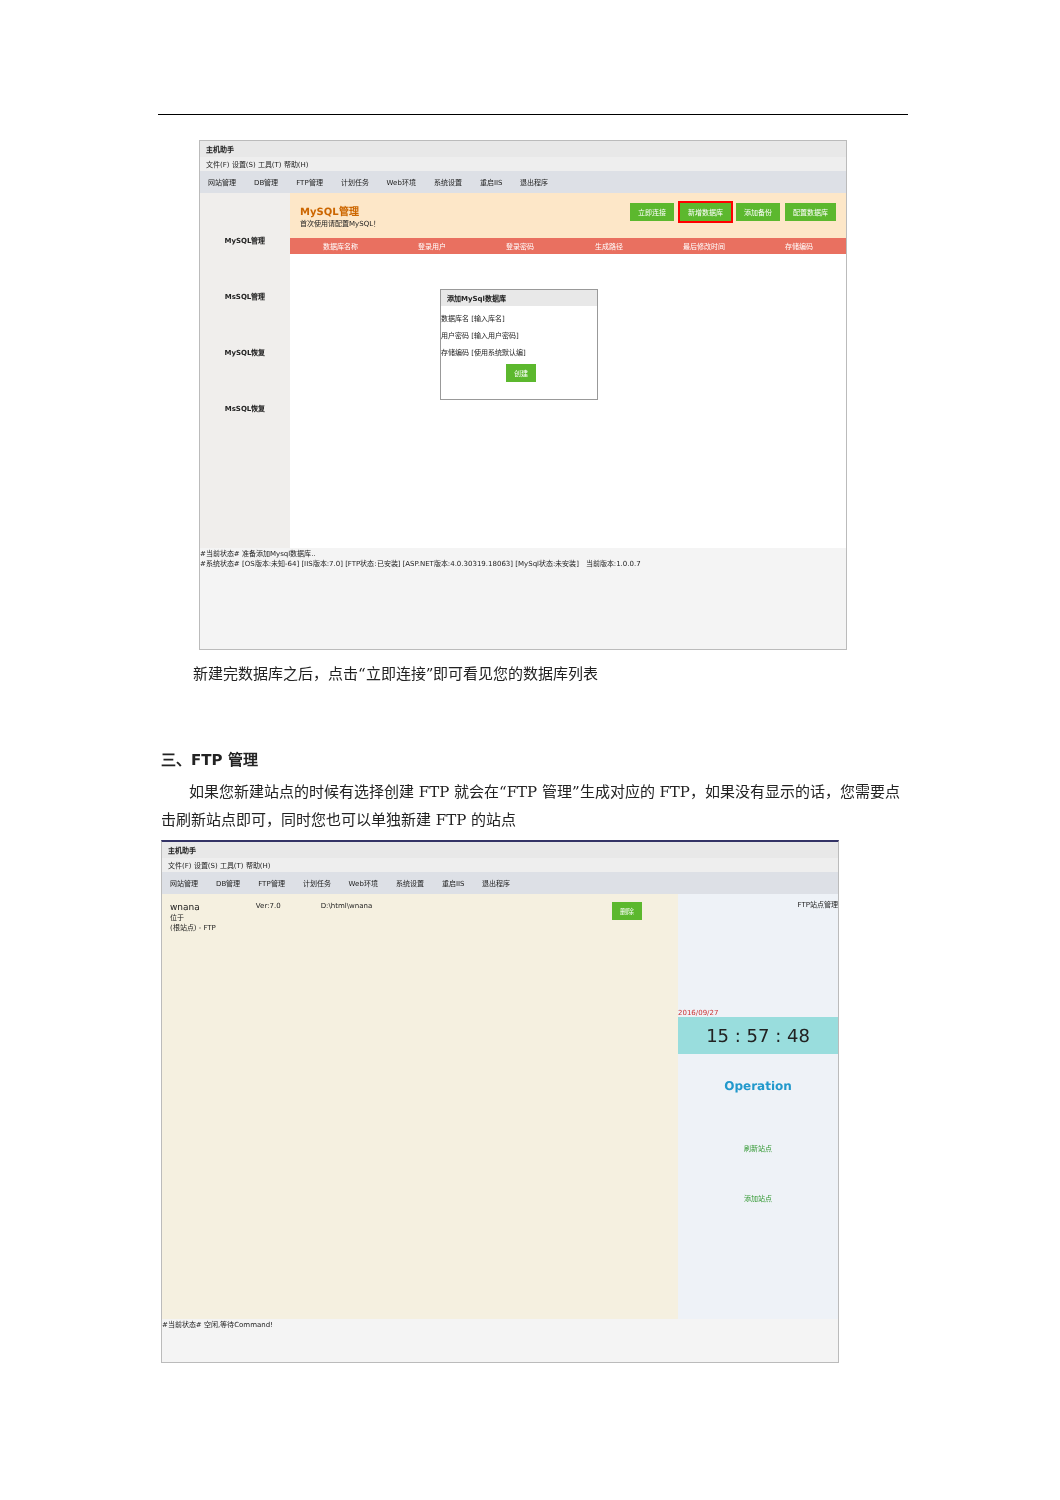主机助手
文件(F) 设置(S) 工具(T) 帮助(H)
网站管理 DB管理 FTP管理 计划任务 Web环境 系统设置 重启IIS 退出程序
MySQL管理
MsSQL管理
MySQL恢复
MsSQL恢复
MySQL管理
首次使用请配置MySQL！
立即连接 新增数据库 添加备份 配置数据库
数据库名称 登录用户 登录密码 生成路径 最后修改时间 存储编码
添加MySql数据库
数据库名 [输入库名]
用户密码 [输入用户密码]
存储编码 [使用系统默认编]
创建
#当前状态# 准备添加Mysql数据库..
#系统状态# [OS版本:未知-64] [IIS版本:7.0] [FTP状态:已安装] [ASP.NET版本:4.0.30319.18063] [MySql状态:未安装] 当前版本:1.0.0.7
新建完数据库之后，点击“立即连接”即可看见您的数据库列表
三、FTP 管理
如果您新建站点的时候有选择创建 FTP 就会在“FTP 管理”生成对应的 FTP，如果没有显示的话，您需要点击刷新站点即可，同时您也可以单独新建 FTP 的站点
主机助手
文件(F) 设置(S) 工具(T) 帮助(H)
网站管理 DB管理 FTP管理 计划任务 Web环境 系统设置 重启IIS 退出程序
wnana
位于
(根站点) - FTP
Ver:7.0 D:\html\wnana 删除
FTP站点管理
2016/09/27
15 : 57 : 48
Operation
刷新站点
添加站点
#当前状态# 空闲,等待Command!